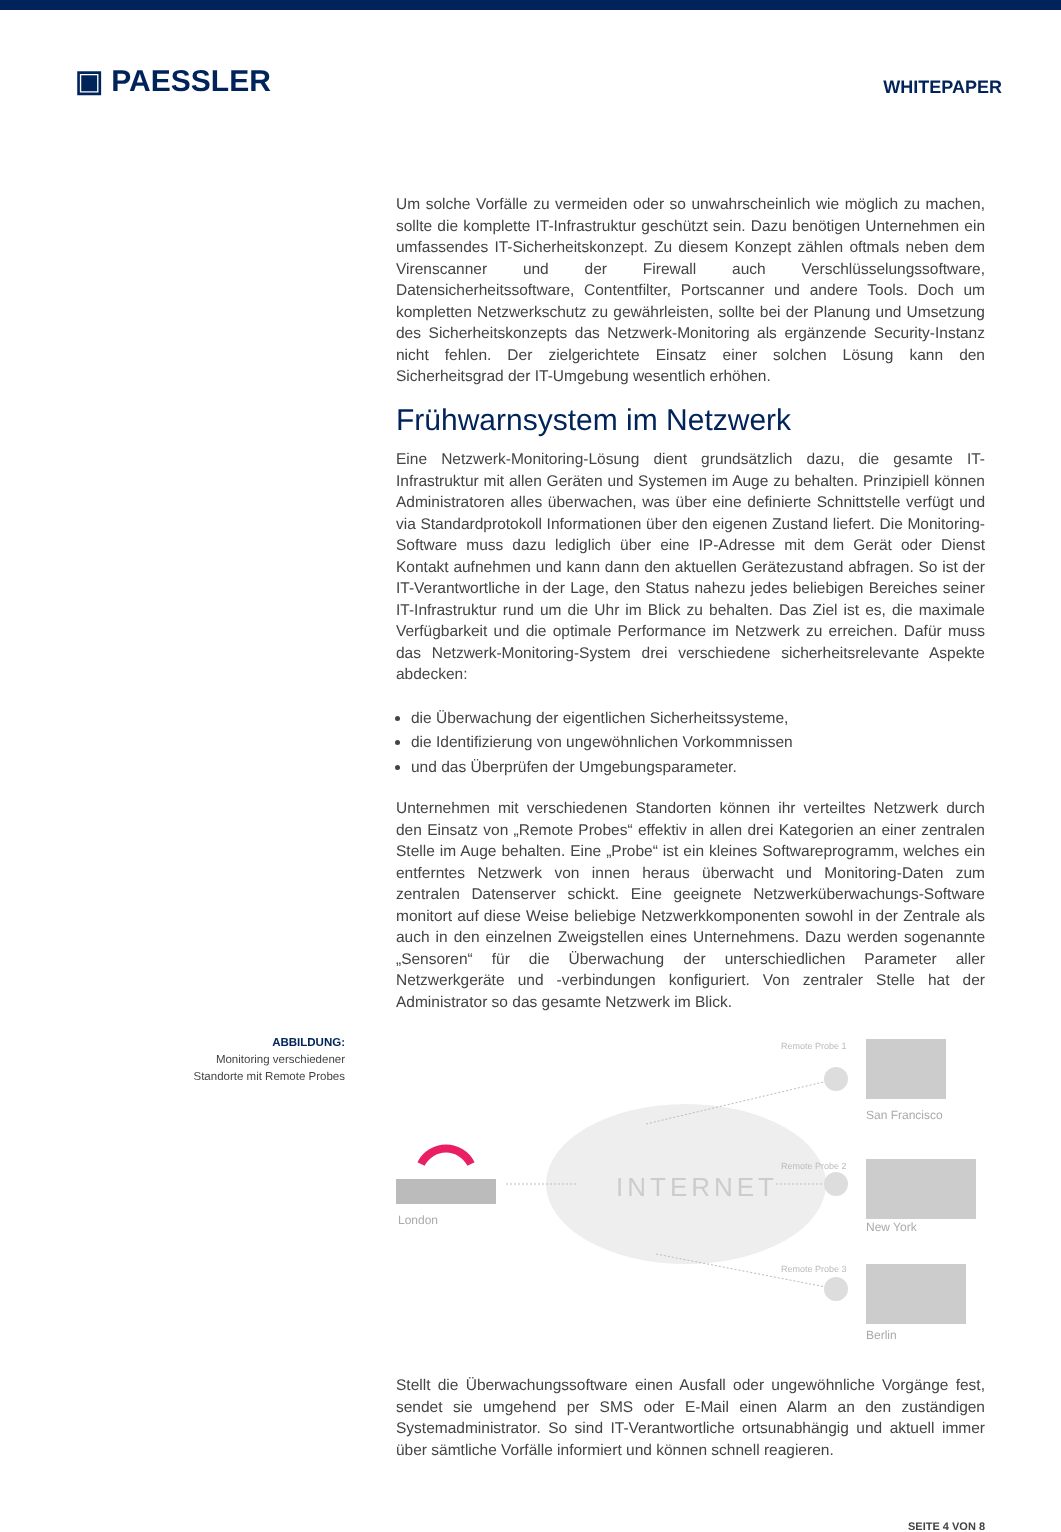▣ PAESSLER
WHITEPAPER
Um solche Vorfälle zu vermeiden oder so unwahrscheinlich wie möglich zu machen, sollte die komplette IT-Infrastruktur geschützt sein. Dazu benötigen Unternehmen ein umfassendes IT-Sicherheitskonzept. Zu diesem Konzept zählen oftmals neben dem Virenscanner und der Firewall auch Verschlüsselungssoftware, Datensicherheitssoftware, Contentfilter, Portscanner und andere Tools. Doch um kompletten Netzwerkschutz zu gewährleisten, sollte bei der Planung und Umsetzung des Sicherheitskonzepts das Netzwerk-Monitoring als ergänzende Security-Instanz nicht fehlen. Der zielgerichtete Einsatz einer solchen Lösung kann den Sicherheitsgrad der IT-Umgebung wesentlich erhöhen.
Frühwarnsystem im Netzwerk
Eine Netzwerk-Monitoring-Lösung dient grundsätzlich dazu, die gesamte IT-Infrastruktur mit allen Geräten und Systemen im Auge zu behalten. Prinzipiell können Administratoren alles überwachen, was über eine definierte Schnittstelle verfügt und via Standardprotokoll Informationen über den eigenen Zustand liefert. Die Monitoring-Software muss dazu lediglich über eine IP-Adresse mit dem Gerät oder Dienst Kontakt aufnehmen und kann dann den aktuellen Gerätezustand abfragen. So ist der IT-Verantwortliche in der Lage, den Status nahezu jedes beliebigen Bereiches seiner IT-Infrastruktur rund um die Uhr im Blick zu behalten. Das Ziel ist es, die maximale Verfügbarkeit und die optimale Performance im Netzwerk zu erreichen. Dafür muss das Netzwerk-Monitoring-System drei verschiedene sicherheitsrelevante Aspekte abdecken:
die Überwachung der eigentlichen Sicherheitssysteme,
die Identifizierung von ungewöhnlichen Vorkommnissen
und das Überprüfen der Umgebungsparameter.
Unternehmen mit verschiedenen Standorten können ihr verteiltes Netzwerk durch den Einsatz von „Remote Probes“ effektiv in allen drei Kategorien an einer zentralen Stelle im Auge behalten. Eine „Probe“ ist ein kleines Softwareprogramm, welches ein entferntes Netzwerk von innen heraus überwacht und Monitoring-Daten zum zentralen Datenserver schickt. Eine geeignete Netzwerküberwachungs-Software monitort auf diese Weise beliebige Netzwerkkomponenten sowohl in der Zentrale als auch in den einzelnen Zweigstellen eines Unternehmens. Dazu werden sogenannte „Sensoren“ für die Überwachung der unterschiedlichen Parameter aller Netzwerkgeräte und -verbindungen konfiguriert. Von zentraler Stelle hat der Administrator so das gesamte Netzwerk im Blick.
ABBILDUNG:
Monitoring verschiedener
Standorte mit Remote Probes
INTERNET
London
Remote Probe 1
Remote Probe 2
Remote Probe 3
San Francisco
New York
Berlin
Stellt die Überwachungssoftware einen Ausfall oder ungewöhnliche Vorgänge fest, sendet sie umgehend per SMS oder E-Mail einen Alarm an den zuständigen Systemadministrator. So sind IT-Verantwortliche ortsunabhängig und aktuell immer über sämtliche Vorfälle informiert und können schnell reagieren.
SEITE 4 VON 8